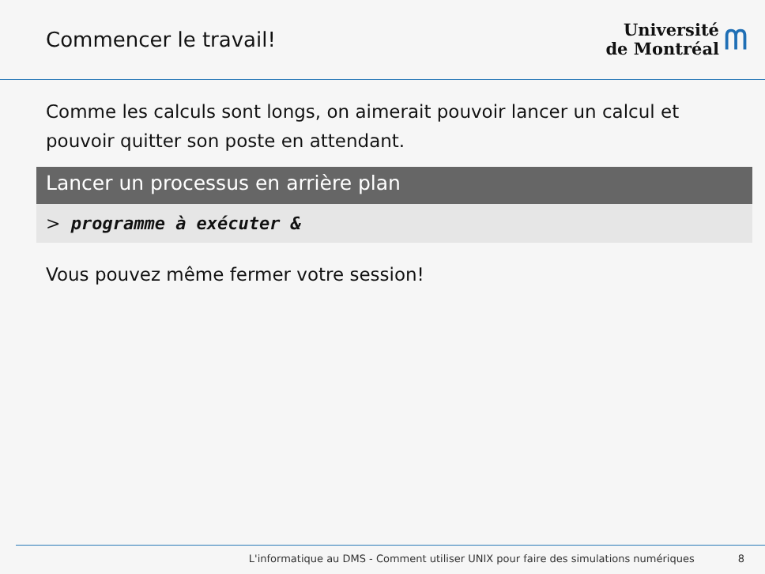Commencer le travail!
Université
de Montréal
ᗰ
Comme les calculs sont longs, on aimerait pouvoir lancer un calcul et pouvoir quitter son poste en attendant.
Lancer un processus en arrière plan
> programme à exécuter &
Vous pouvez même fermer votre session!
L'informatique au DMS - Comment utiliser UNIX pour faire des simulations numériques 8